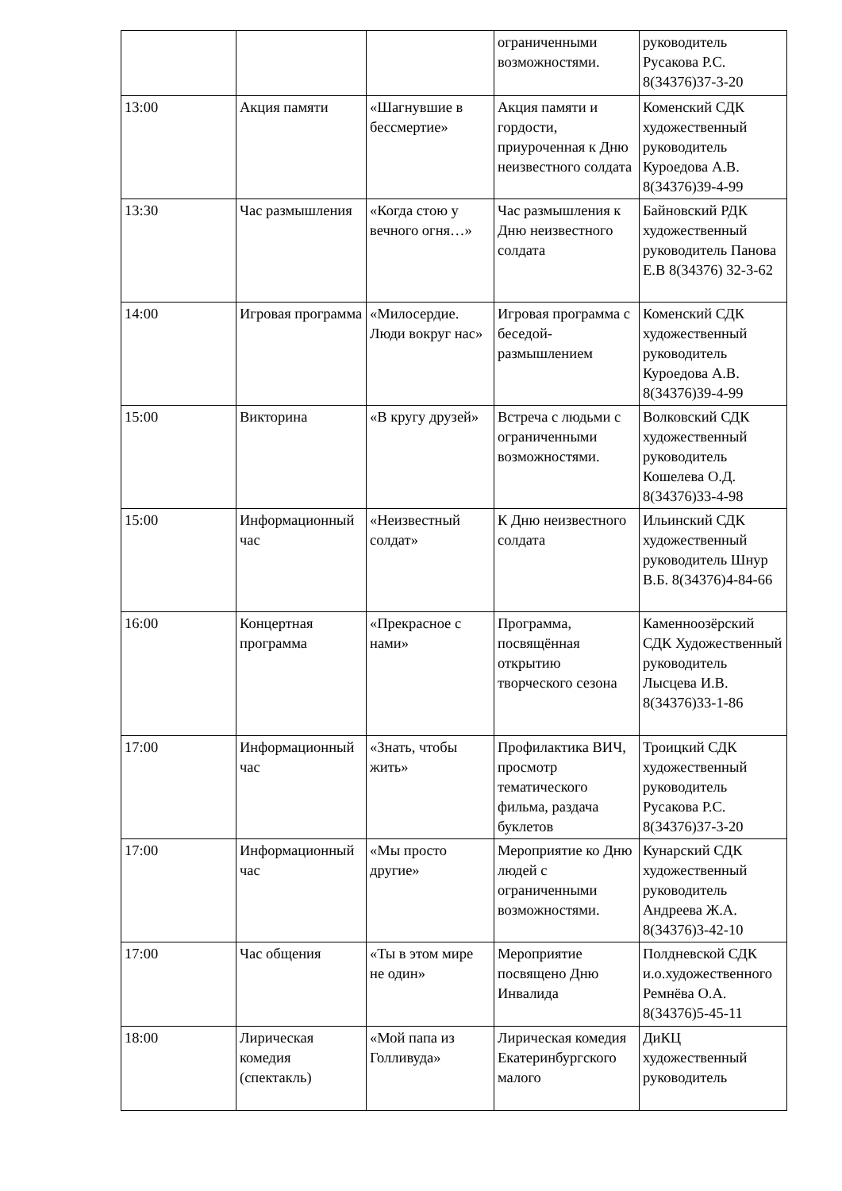| | | | ограниченными возможностями. | руководитель Русакова Р.С. 8(34376)37-3-20 |
| 13:00 | Акция памяти | «Шагнувшие в бессмертие» | Акция памяти и гордости, приуроченная к Дню неизвестного солдата | Коменский СДК художественный руководитель Куроедова А.В. 8(34376)39-4-99 |
| 13:30 | Час размышления | «Когда стою у вечного огня…» | Час размышления к Дню неизвестного солдата | Байновский РДК художественный руководитель Панова Е.В 8(34376) 32-3-62 |
| 14:00 | Игровая программа | «Милосердие. Люди вокруг нас» | Игровая программа с беседой-размышлением | Коменский СДК художественный руководитель Куроедова А.В. 8(34376)39-4-99 |
| 15:00 | Викторина | «В кругу друзей» | Встреча с людьми с ограниченными возможностями. | Волковский СДК художественный руководитель Кошелева О.Д. 8(34376)33-4-98 |
| 15:00 | Информационный час | «Неизвестный солдат» | К Дню неизвестного солдата | Ильинский СДК художественный руководитель Шнур В.Б. 8(34376)4-84-66 |
| 16:00 | Концертная программа | «Прекрасное с нами» | Программа, посвящённая открытию творческого сезона | Каменноозёрский СДК Художественный руководитель Лысцева И.В. 8(34376)33-1-86 |
| 17:00 | Информационный час | «Знать, чтобы жить» | Профилактика ВИЧ, просмотр тематического фильма, раздача буклетов | Троицкий СДК художественный руководитель Русакова Р.С. 8(34376)37-3-20 |
| 17:00 | Информационный час | «Мы просто другие» | Мероприятие ко Дню людей с ограниченными возможностями. | Кунарский СДК художественный руководитель Андреева Ж.А. 8(34376)3-42-10 |
| 17:00 | Час общения | «Ты в этом мире не один» | Мероприятие посвящено Дню Инвалида | Полдневской СДК и.о.художественного Ремнёва О.А. 8(34376)5-45-11 |
| 18:00 | Лирическая комедия (спектакль) | «Мой папа из Голливуда» | Лирическая комедия Екатеринбургского малого | ДиКЦ художественный руководитель |